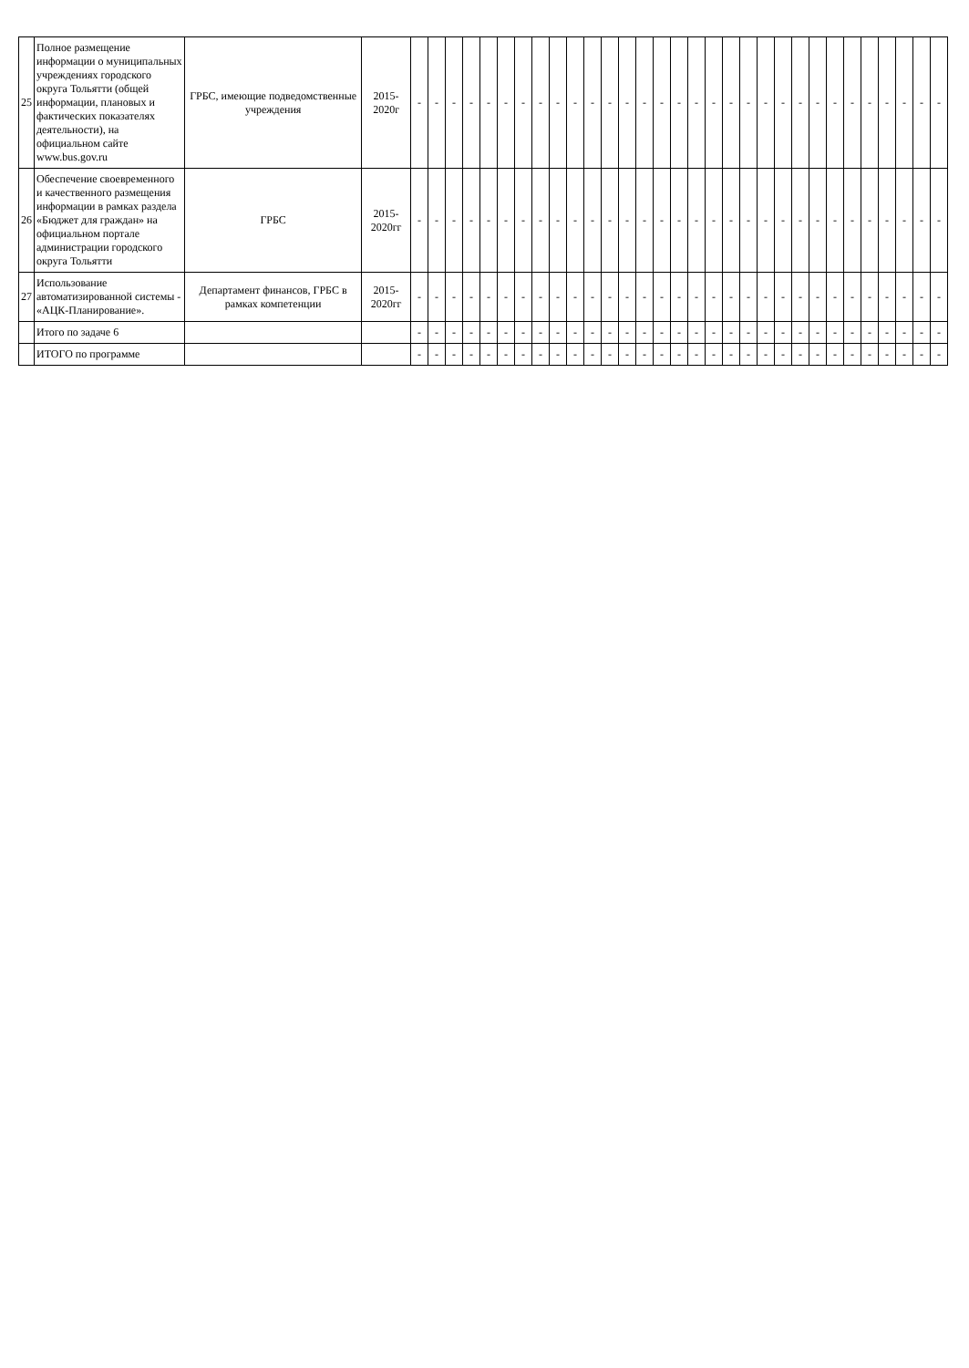| 25 | Полное размещение информации о муниципальных учреждениях городского округа Тольятти (общей информации, плановых и фактических показателях деятельности), на официальном сайте www.bus.gov.ru | ГРБС, имеющие подведомственные учреждения | 2015-2020г | - | - | - | - | - | - | - | - | - | - | - | - | - | - | - | - | - | - | - | - | - | - | - | - | - | - | - | - | - | - | - |
| 26 | Обеспечение своевременного и качественного размещения информации в рамках раздела «Бюджет для граждан» на официальном портале администрации городского округа Тольятти | ГРБС | 2015-2020гг | - | - | - | - | - | - | - | - | - | - | - | - | - | - | - | - | - | - | - | - | - | - | - | - | - | - | - | - | - | - | - |
| 27 | Использование автоматизированной системы - «АЦК-Планирование». | Департамент финансов, ГРБС в рамках компетенции | 2015-2020гг | - | - | - | - | - | - | - | - | - | - | - | - | - | - | - | - | - | - | - | - | - | - | - | - | - | - | - | - | - | - | - |
| | Итого по задаче 6 | | | - | - | - | - | - | - | - | - | - | - | - | - | - | - | - | - | - | - | - | - | - | - | - | - | - | - | - | - | - | - | - |
| | ИТОГО по программе | | | - | - | - | - | - | - | - | - | - | - | - | - | - | - | - | - | - | - | - | - | - | - | - | - | - | - | - | - | - | - | - |